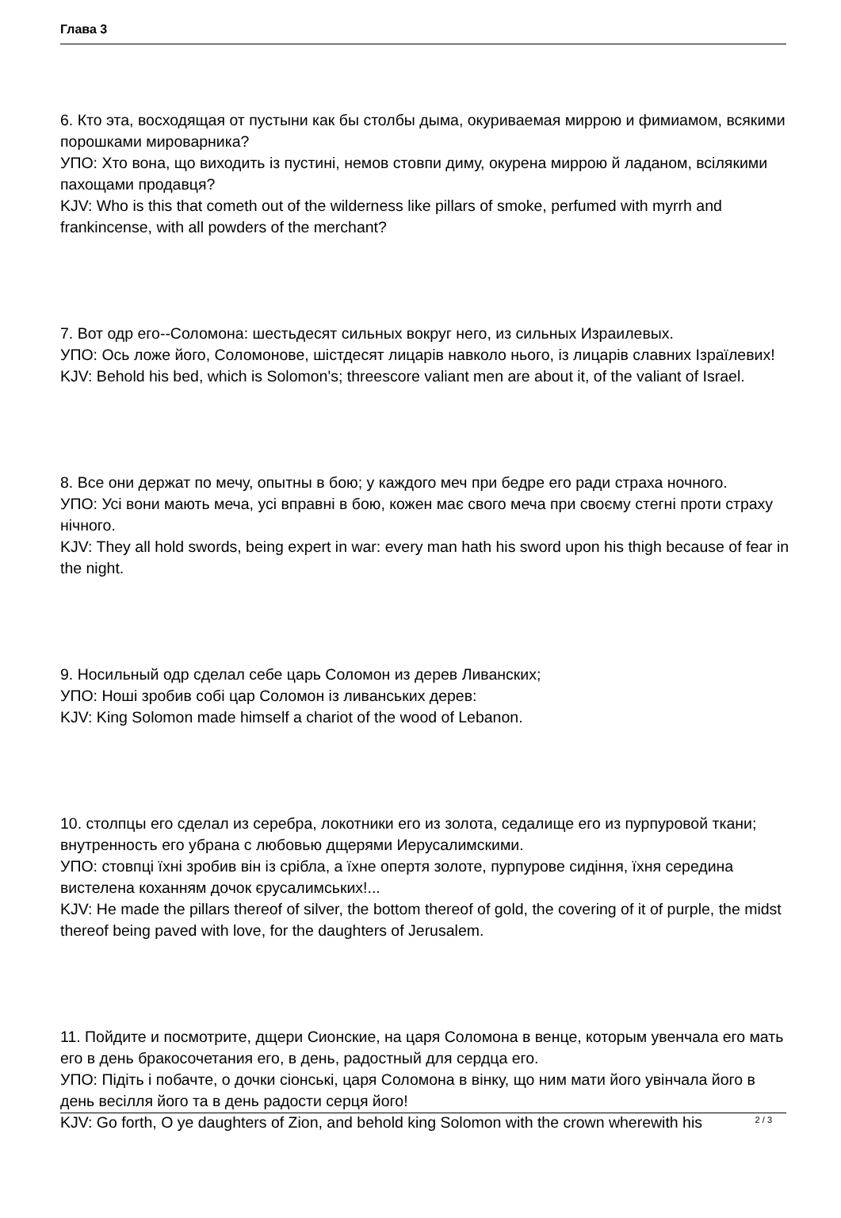Глава 3
6. Кто эта, восходящая от пустыни как бы столбы дыма, окуриваемая миррою и фимиамом, всякими порошками мироварника?
УПО: Хто вона, що виходить із пустині, немов стовпи диму, окурена миррою й ладаном, всілякими пахощами продавця?
KJV: Who is this that cometh out of the wilderness like pillars of smoke, perfumed with myrrh and frankincense, with all powders of the merchant?
7. Вот одр его--Соломона: шестьдесят сильных вокруг него, из сильных Израилевых.
УПО: Ось ложе його, Соломонове, шістдесят лицарів навколо нього, із лицарів славних Ізраїлевих!
KJV: Behold his bed, which is Solomon's; threescore valiant men are about it, of the valiant of Israel.
8. Все они держат по мечу, опытны в бою; у каждого меч при бедре его ради страха ночного.
УПО: Усі вони мають меча, усі вправні в бою, кожен має свого меча при своєму стегні проти страху нічного.
KJV: They all hold swords, being expert in war: every man hath his sword upon his thigh because of fear in the night.
9. Носильный одр сделал себе царь Соломон из дерев Ливанских;
УПО: Ноші зробив собі цар Соломон із ливанських дерев:
KJV: King Solomon made himself a chariot of the wood of Lebanon.
10. столпцы его сделал из серебра, локотники его из золота, седалище его из пурпуровой ткани; внутренность его убрана с любовью дщерями Иерусалимскими.
УПО: стовпці їхні зробив він із срібла, а їхне опертя золоте, пурпурове сидіння, їхня середина вистелена коханням дочок єрусалимських!...
KJV: He made the pillars thereof of silver, the bottom thereof of gold, the covering of it of purple, the midst thereof being paved with love, for the daughters of Jerusalem.
11. Пойдите и посмотрите, дщери Сионские, на царя Соломона в венце, которым увенчала его мать его в день бракосочетания его, в день, радостный для сердца его.
УПО: Підіть і побачте, о дочки сіонські, царя Соломона в вінку, що ним мати його увінчала його в день весілля його та в день радости серця його!
KJV: Go forth, O ye daughters of Zion, and behold king Solomon with the crown wherewith his
2 / 3